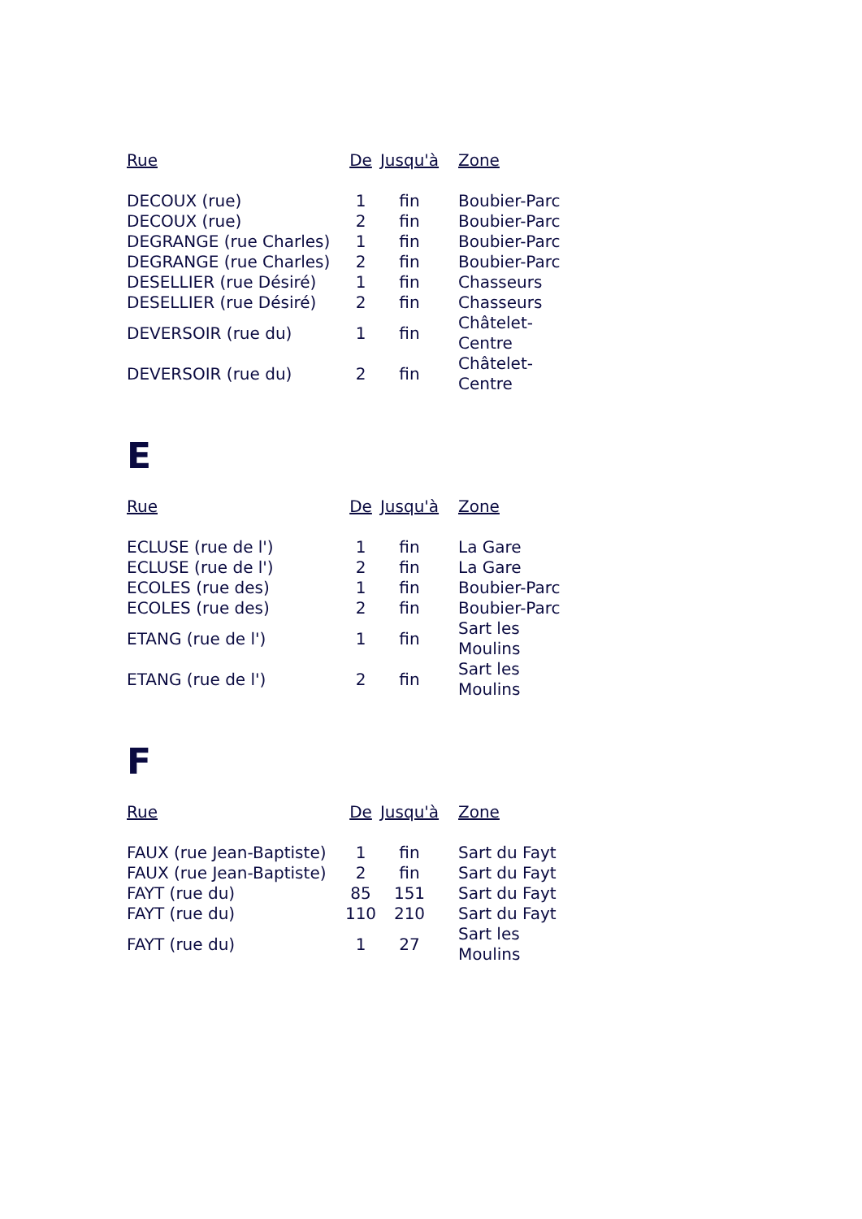| Rue | De | Jusqu'à | Zone |
| --- | --- | --- | --- |
| DECOUX (rue) | 1 | fin | Boubier-Parc |
| DECOUX (rue) | 2 | fin | Boubier-Parc |
| DEGRANGE (rue Charles) | 1 | fin | Boubier-Parc |
| DEGRANGE (rue Charles) | 2 | fin | Boubier-Parc |
| DESELLIER (rue Désiré) | 1 | fin | Chasseurs |
| DESELLIER (rue Désiré) | 2 | fin | Chasseurs |
| DEVERSOIR (rue du) | 1 | fin | Châtelet- Centre |
| DEVERSOIR (rue du) | 2 | fin | Châtelet- Centre |
E
| Rue | De | Jusqu'à | Zone |
| --- | --- | --- | --- |
| ECLUSE (rue de l') | 1 | fin | La Gare |
| ECLUSE (rue de l') | 2 | fin | La Gare |
| ECOLES (rue des) | 1 | fin | Boubier-Parc |
| ECOLES (rue des) | 2 | fin | Boubier-Parc |
| ETANG (rue de l') | 1 | fin | Sart les Moulins |
| ETANG (rue de l') | 2 | fin | Sart les Moulins |
F
| Rue | De | Jusqu'à | Zone |
| --- | --- | --- | --- |
| FAUX (rue Jean-Baptiste) | 1 | fin | Sart du Fayt |
| FAUX (rue Jean-Baptiste) | 2 | fin | Sart du Fayt |
| FAYT (rue du) | 85 | 151 | Sart du Fayt |
| FAYT (rue du) | 110 | 210 | Sart du Fayt |
| FAYT (rue du) | 1 | 27 | Sart les Moulins |